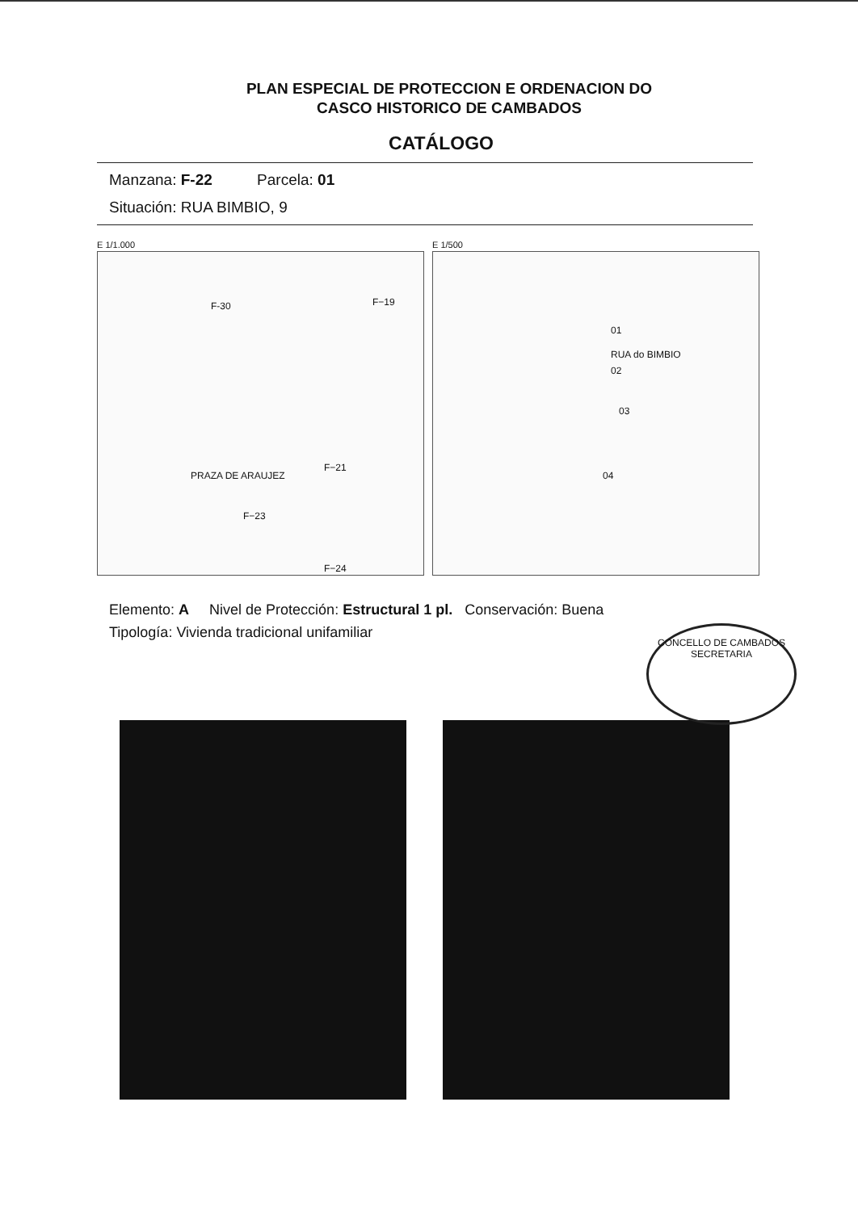PLAN ESPECIAL DE PROTECCION E ORDENACION DO
CASCO HISTORICO DE CAMBADOS
CATÁLOGO
Manzana: F-22 Parcela: 01
Situación: RUA BIMBIO, 9
E 1/1.000
F-30 F−19
F−21
F−23
F−24
PRAZA DE ARAUJEZ
E 1/500
RUA do BIMBIO
01
02
03
04
Elemento: A Nivel de Protección: Estructural 1 pl. Conservación: Buena
Tipología: Vivienda tradicional unifamiliar
CONCELLO DE CAMBADOS
SECRETARIA